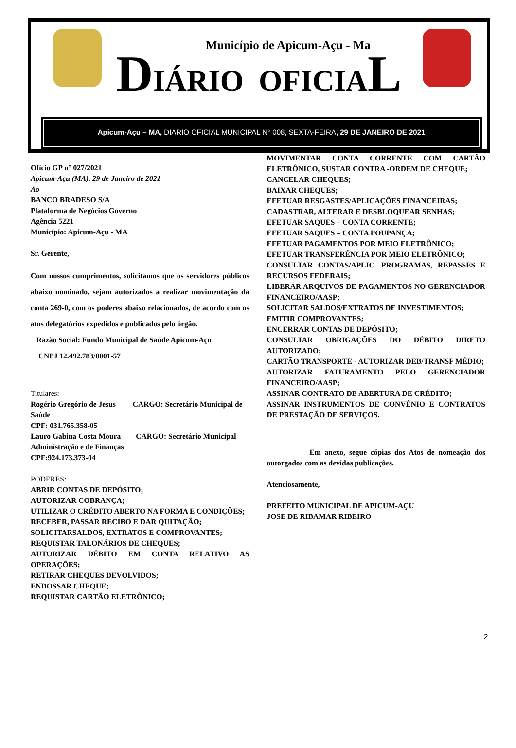Município de Apicum-Açu - Ma
DIÁRIO OFICIAL
Apicum-Açu – MA, DIARIO OFICIAL MUNICIPAL N° 008, SEXTA-FEIRA, 29 DE JANEIRO DE 2021
Ofício GP n° 027/2021
Apicum-Açu (MA), 29 de Janeiro de 2021
Ao
BANCO BRADESO S/A
Plataforma de Negócios Governo
Agência 5221
Município: Apicum-Açu - MA
Sr. Gerente,
Com nossos cumprimentos, solicitamos que os servidores públicos abaixo nominado, sejam autorizados a realizar movimentação da conta 269-0, com os poderes abaixo relacionados, de acordo com os atos delegatórios expedidos e publicados pelo órgão.
Razão Social: Fundo Municipal de Saúde Apicum-Açu
CNPJ 12.492.783/0001-57
Titulares:
Rogério Gregório de Jesus CARGO: Secretário Municipal de Saúde
CPF: 031.765.358-05
Lauro Gabina Costa Moura CARGO: Secretário Municipal Administração e de Finanças
CPF:924.173.373-04
PODERES:
ABRIR CONTAS DE DEPÓSITO;
AUTORIZAR COBRANÇA;
UTILIZAR O CRÉDITO ABERTO NA FORMA E CONDIÇÕES;
RECEBER, PASSAR RECIBO E DAR QUITAÇÃO;
SOLICITARSALDOS, EXTRATOS E COMPROVANTES;
REQUISTAR TALONÁRIOS DE CHEQUES;
AUTORIZAR DÉBITO EM CONTA RELATIVO AS OPERAÇÕES;
RETIRAR CHEQUES DEVOLVIDOS;
ENDOSSAR CHEQUE;
REQUISTAR CARTÃO ELETRÔNICO;
MOVIMENTAR CONTA CORRENTE COM CARTÃO ELETRÔNICO, SUSTAR CONTRA -ORDEM DE CHEQUE;
CANCELAR CHEQUES;
BAIXAR CHEQUES;
EFETUAR RESGASTES/APLICAÇÕES FINANCEIRAS;
CADASTRAR, ALTERAR E DESBLOQUEAR SENHAS;
EFETUAR SAQUES – CONTA CORRENTE;
EFETUAR SAQUES – CONTA POUPANÇA;
EFETUAR PAGAMENTOS POR MEIO ELETRÔNICO;
EFETUAR TRANSFERÊNCIA POR MEIO ELETRÔNICO;
CONSULTAR CONTAS/APLIC. PROGRAMAS, REPASSES E RECURSOS FEDERAIS;
LIBERAR ARQUIVOS DE PAGAMENTOS NO GERENCIADOR FINANCEIRO/AASP;
SOLICITAR SALDOS/EXTRATOS DE INVESTIMENTOS;
EMITIR COMPROVANTES;
ENCERRAR CONTAS DE DEPÓSITO;
CONSULTAR OBRIGAÇÕES DO DÉBITO DIRETO AUTORIZADO;
CARTÃO TRANSPORTE - AUTORIZAR DEB/TRANSF MÉDIO;
AUTORIZAR FATURAMENTO PELO GERENCIADOR FINANCEIRO/AASP;
ASSINAR CONTRATO DE ABERTURA DE CRÉDITO;
ASSINAR INSTRUMENTOS DE CONVÊNIO E CONTRATOS DE PRESTAÇÃO DE SERVIÇOS.
Em anexo, segue cópias dos Atos de nomeação dos outorgados com as devidas publicações.
Atenciosamente,
PREFEITO MUNICIPAL DE APICUM-AÇU
JOSE DE RIBAMAR RIBEIRO
2